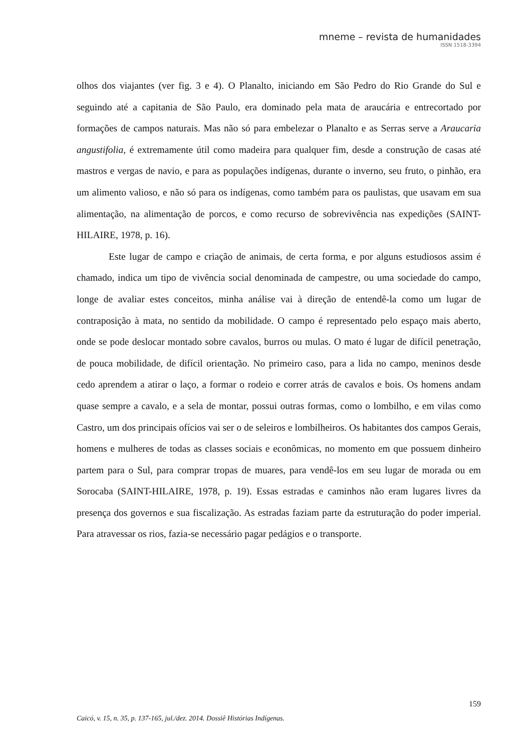mneme – revista de humanidades
ISSN 1518-3394
olhos dos viajantes (ver fig. 3 e 4). O Planalto, iniciando em São Pedro do Rio Grande do Sul e seguindo até a capitania de São Paulo, era dominado pela mata de araucária e entrecortado por formações de campos naturais. Mas não só para embelezar o Planalto e as Serras serve a Araucaria angustifolia, é extremamente útil como madeira para qualquer fim, desde a construção de casas até mastros e vergas de navio, e para as populações indígenas, durante o inverno, seu fruto, o pinhão, era um alimento valioso, e não só para os indígenas, como também para os paulistas, que usavam em sua alimentação, na alimentação de porcos, e como recurso de sobrevivência nas expedições (SAINT-HILAIRE, 1978, p. 16).
Este lugar de campo e criação de animais, de certa forma, e por alguns estudiosos assim é chamado, indica um tipo de vivência social denominada de campestre, ou uma sociedade do campo, longe de avaliar estes conceitos, minha análise vai à direção de entendê-la como um lugar de contraposição à mata, no sentido da mobilidade. O campo é representado pelo espaço mais aberto, onde se pode deslocar montado sobre cavalos, burros ou mulas. O mato é lugar de difícil penetração, de pouca mobilidade, de difícil orientação. No primeiro caso, para a lida no campo, meninos desde cedo aprendem a atirar o laço, a formar o rodeio e correr atrás de cavalos e bois. Os homens andam quase sempre a cavalo, e a sela de montar, possui outras formas, como o lombilho, e em vilas como Castro, um dos principais ofícios vai ser o de seleiros e lombilheiros. Os habitantes dos campos Gerais, homens e mulheres de todas as classes sociais e econômicas, no momento em que possuem dinheiro partem para o Sul, para comprar tropas de muares, para vendê-los em seu lugar de morada ou em Sorocaba (SAINT-HILAIRE, 1978, p. 19). Essas estradas e caminhos não eram lugares livres da presença dos governos e sua fiscalização. As estradas faziam parte da estruturação do poder imperial. Para atravessar os rios, fazia-se necessário pagar pedágios e o transporte.
159
Caicó, v. 15, n. 35, p. 137-165, jul./dez. 2014. Dossiê Histórias Indígenas.